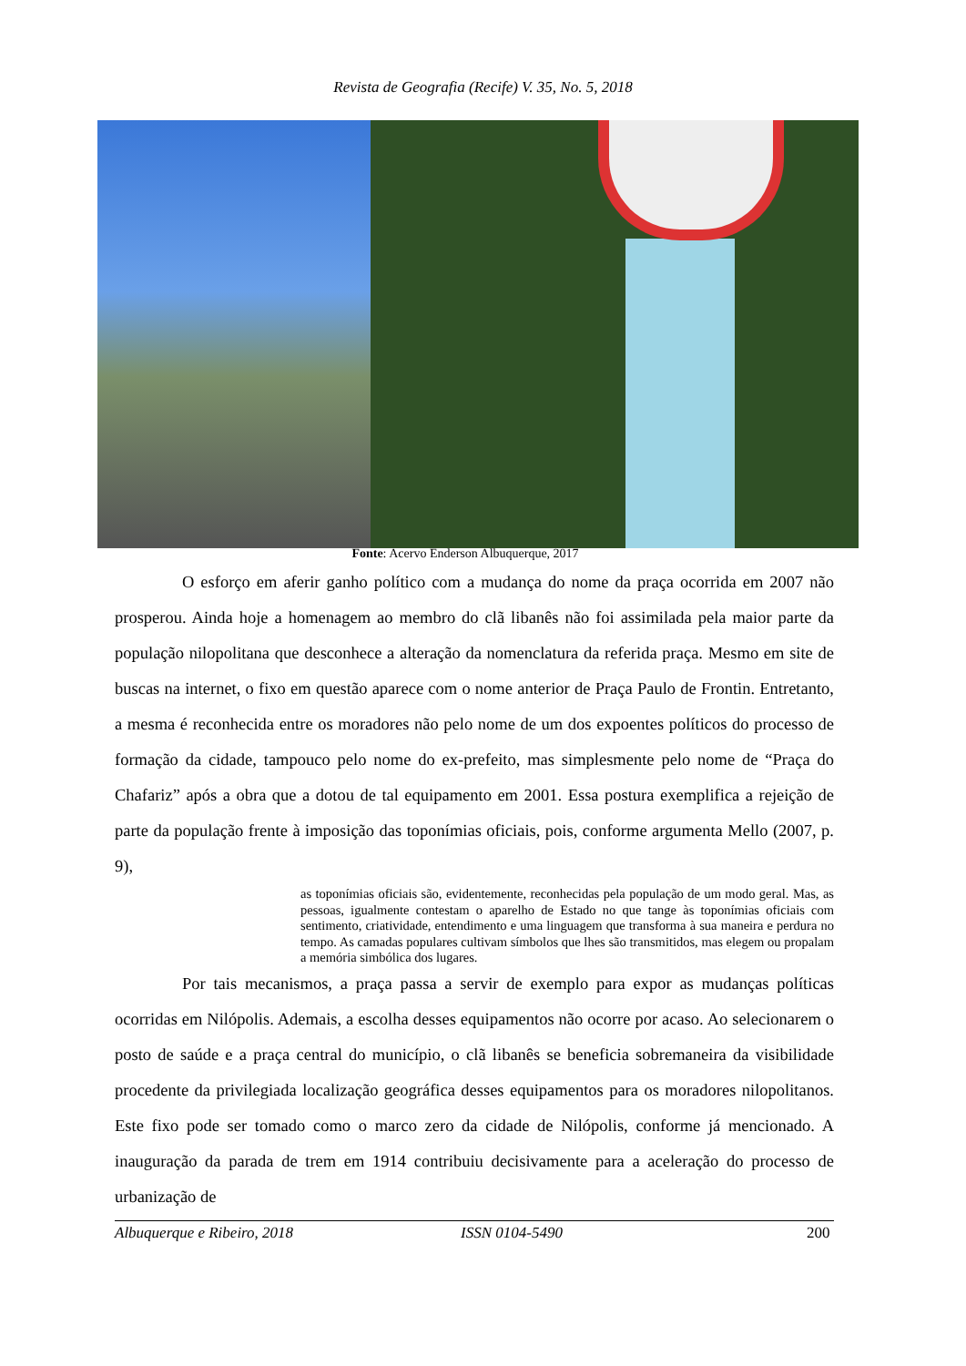Revista de Geografia (Recife) V. 35, No. 5, 2018
Fonte: Acervo Enderson Albuquerque, 2017
O esforço em aferir ganho político com a mudança do nome da praça ocorrida em 2007 não prosperou. Ainda hoje a homenagem ao membro do clã libanês não foi assimilada pela maior parte da população nilopolitana que desconhece a alteração da nomenclatura da referida praça. Mesmo em site de buscas na internet, o fixo em questão aparece com o nome anterior de Praça Paulo de Frontin. Entretanto, a mesma é reconhecida entre os moradores não pelo nome de um dos expoentes políticos do processo de formação da cidade, tampouco pelo nome do ex-prefeito, mas simplesmente pelo nome de “Praça do Chafariz” após a obra que a dotou de tal equipamento em 2001. Essa postura exemplifica a rejeição de parte da população frente à imposição das toponímias oficiais, pois, conforme argumenta Mello (2007, p. 9),
as toponímias oficiais são, evidentemente, reconhecidas pela população de um modo geral. Mas, as pessoas, igualmente contestam o aparelho de Estado no que tange às toponímias oficiais com sentimento, criatividade, entendimento e uma linguagem que transforma à sua maneira e perdura no tempo. As camadas populares cultivam símbolos que lhes são transmitidos, mas elegem ou propalam a memória simbólica dos lugares.
Por tais mecanismos, a praça passa a servir de exemplo para expor as mudanças políticas ocorridas em Nilópolis. Ademais, a escolha desses equipamentos não ocorre por acaso. Ao selecionarem o posto de saúde e a praça central do município, o clã libanês se beneficia sobremaneira da visibilidade procedente da privilegiada localização geográfica desses equipamentos para os moradores nilopolitanos. Este fixo pode ser tomado como o marco zero da cidade de Nilópolis, conforme já mencionado. A inauguração da parada de trem em 1914 contribuiu decisivamente para a aceleração do processo de urbanização de
Albuquerque e Ribeiro, 2018 ISSN 0104-5490 200